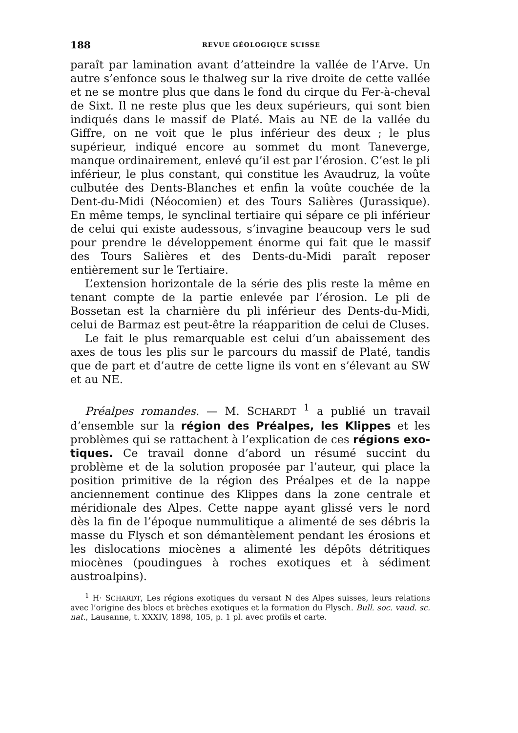188 REVUE GÉOLOGIQUE SUISSE
paraît par lamination avant d’atteindre la vallée de l’Arve. Un autre s’enfonce sous le thalweg sur la rive droite de cette vallée et ne se montre plus que dans le fond du cirque du Fer-à-cheval de Sixt. Il ne reste plus que les deux supé­rieurs, qui sont bien indiqués dans le massif de Platé. Mais au NE de la vallée du Giffre, on ne voit que le plus infé­rieur des deux ; le plus supérieur, indiqué encore au sommet du mont Taneverge, manque ordinairement, enlevé qu’il est par l’érosion. C’est le pli inférieur, le plus constant, qui constitue les Avaudruz, la voûte culbutée des Dents-Blanches et enfin la voûte couchée de la Dent-du-Midi (Néocomien) et des Tours Salières (Jurassique). En même temps, le synclinal tertiaire qui sépare ce pli inférieur de celui qui existe au­dessous, s’invagine beaucoup vers le sud pour prendre le développement énorme qui fait que le massif des Tours Salières et des Dents-du-Midi paraît reposer entièrement sur le Tertiaire.
L’extension horizontale de la série des plis reste la même en tenant compte de la partie enlevée par l’érosion. Le pli de Bossetan est la charnière du pli inférieur des Dents-du-Midi, celui de Barmaz est peut-être la réapparition de celui de Cluses.
Le fait le plus remarquable est celui d’un abaissement des axes de tous les plis sur le parcours du massif de Platé, tandis que de part et d’autre de cette ligne ils vont en s’éle­vant au SW et au NE.
Préalpes romandes. — M. SCHARDT <sup>1</sup> a publié un travail d’ensemble sur la région des Préalpes, les Klippes et les pro­blèmes qui se rattachent à l’explication de ces régions exo­tiques. Ce travail donne d’abord un résumé succint du problème et de la solution proposée par l’auteur, qui place la position primitive de la région des Préalpes et de la nappe anciennement continue des Klippes dans la zone centrale et méridionale des Alpes. Cette nappe ayant glissé vers le nord dès la fin de l’époque nummulitique a alimenté de ses débris la masse du Flysch et son démantèlement pendant les éro­sions et les dislocations miocènes a alimenté les dépôts détri­tiques miocènes (poudingues à roches exotiques et à sédiment austroalpins).
<sup>1</sup> H· SCHARDT, Les régions exotiques du versant N des Alpes suisses, leurs relations avec l’origine des blocs et brèches exotiques et la formation du Flysch. Bull. soc. vaud. sc. nat., Lausanne, t. XXXIV, 1898, 105, p. 1 pl. avec profils et carte.